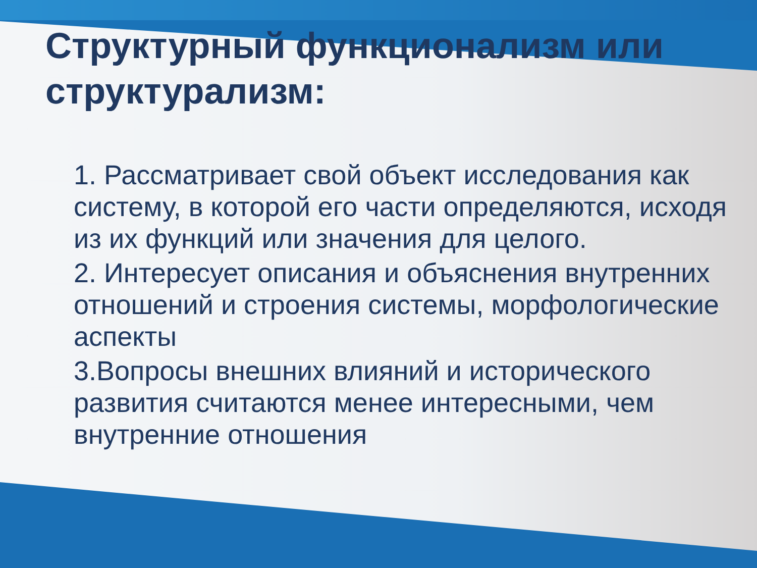Структурный функционализм или структурализм:
1. Рассматривает свой объект исследования как систему, в которой его части определяются, исходя из их функций или значения для целого.
2. Интересует описания и объяснения внутренних отношений и строения системы, морфологические аспекты
3.Вопросы внешних влияний и исторического развития считаются менее интересными, чем внутренние отношения